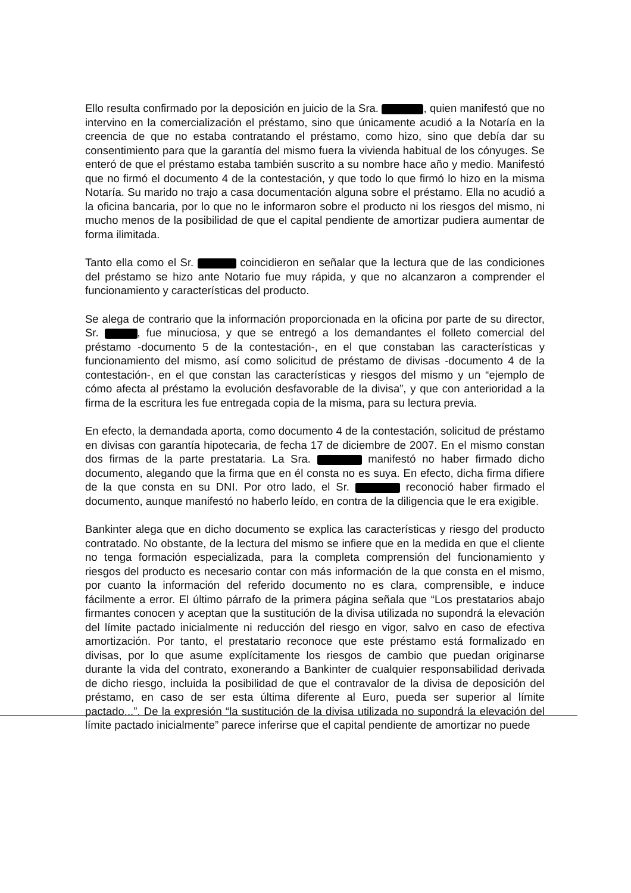Ello resulta confirmado por la deposición en juicio de la Sra. , quien manifestó que no intervino en la comercialización el préstamo, sino que únicamente acudió a la Notaría en la creencia de que no estaba contratando el préstamo, como hizo, sino que debía dar su consentimiento para que la garantía del mismo fuera la vivienda habitual de los cónyuges. Se enteró de que el préstamo estaba también suscrito a su nombre hace año y medio. Manifestó que no firmó el documento 4 de la contestación, y que todo lo que firmó lo hizo en la misma Notaría. Su marido no trajo a casa documentación alguna sobre el préstamo. Ella no acudió a la oficina bancaria, por lo que no le informaron sobre el producto ni los riesgos del mismo, ni mucho menos de la posibilidad de que el capital pendiente de amortizar pudiera aumentar de forma ilimitada.
Tanto ella como el Sr. coincidieron en señalar que la lectura que de las condiciones del préstamo se hizo ante Notario fue muy rápida, y que no alcanzaron a comprender el funcionamiento y características del producto.
Se alega de contrario que la información proporcionada en la oficina por parte de su director, Sr. , fue minuciosa, y que se entregó a los demandantes el folleto comercial del préstamo -documento 5 de la contestación-, en el que constaban las características y funcionamiento del mismo, así como solicitud de préstamo de divisas -documento 4 de la contestación-, en el que constan las características y riesgos del mismo y un “ejemplo de cómo afecta al préstamo la evolución desfavorable de la divisa”, y que con anterioridad a la firma de la escritura les fue entregada copia de la misma, para su lectura previa.
En efecto, la demandada aporta, como documento 4 de la contestación, solicitud de préstamo en divisas con garantía hipotecaria, de fecha 17 de diciembre de 2007. En el mismo constan dos firmas de la parte prestataria. La Sra. manifestó no haber firmado dicho documento, alegando que la firma que en él consta no es suya. En efecto, dicha firma difiere de la que consta en su DNI. Por otro lado, el Sr. reconoció haber firmado el documento, aunque manifestó no haberlo leído, en contra de la diligencia que le era exigible.
Bankinter alega que en dicho documento se explica las características y riesgo del producto contratado. No obstante, de la lectura del mismo se infiere que en la medida en que el cliente no tenga formación especializada, para la completa comprensión del funcionamiento y riesgos del producto es necesario contar con más información de la que consta en el mismo, por cuanto la información del referido documento no es clara, comprensible, e induce fácilmente a error. El último párrafo de la primera página señala que “Los prestatarios abajo firmantes conocen y aceptan que la sustitución de la divisa utilizada no supondrá la elevación del límite pactado inicialmente ni reducción del riesgo en vigor, salvo en caso de efectiva amortización. Por tanto, el prestatario reconoce que este préstamo está formalizado en divisas, por lo que asume explícitamente los riesgos de cambio que puedan originarse durante la vida del contrato, exonerando a Bankinter de cualquier responsabilidad derivada de dicho riesgo, incluida la posibilidad de que el contravalor de la divisa de deposición del préstamo, en caso de ser esta última diferente al Euro, pueda ser superior al límite pactado...”. De la expresión “la sustitución de la divisa utilizada no supondrá la elevación del límite pactado inicialmente” parece inferirse que el capital pendiente de amortizar no puede